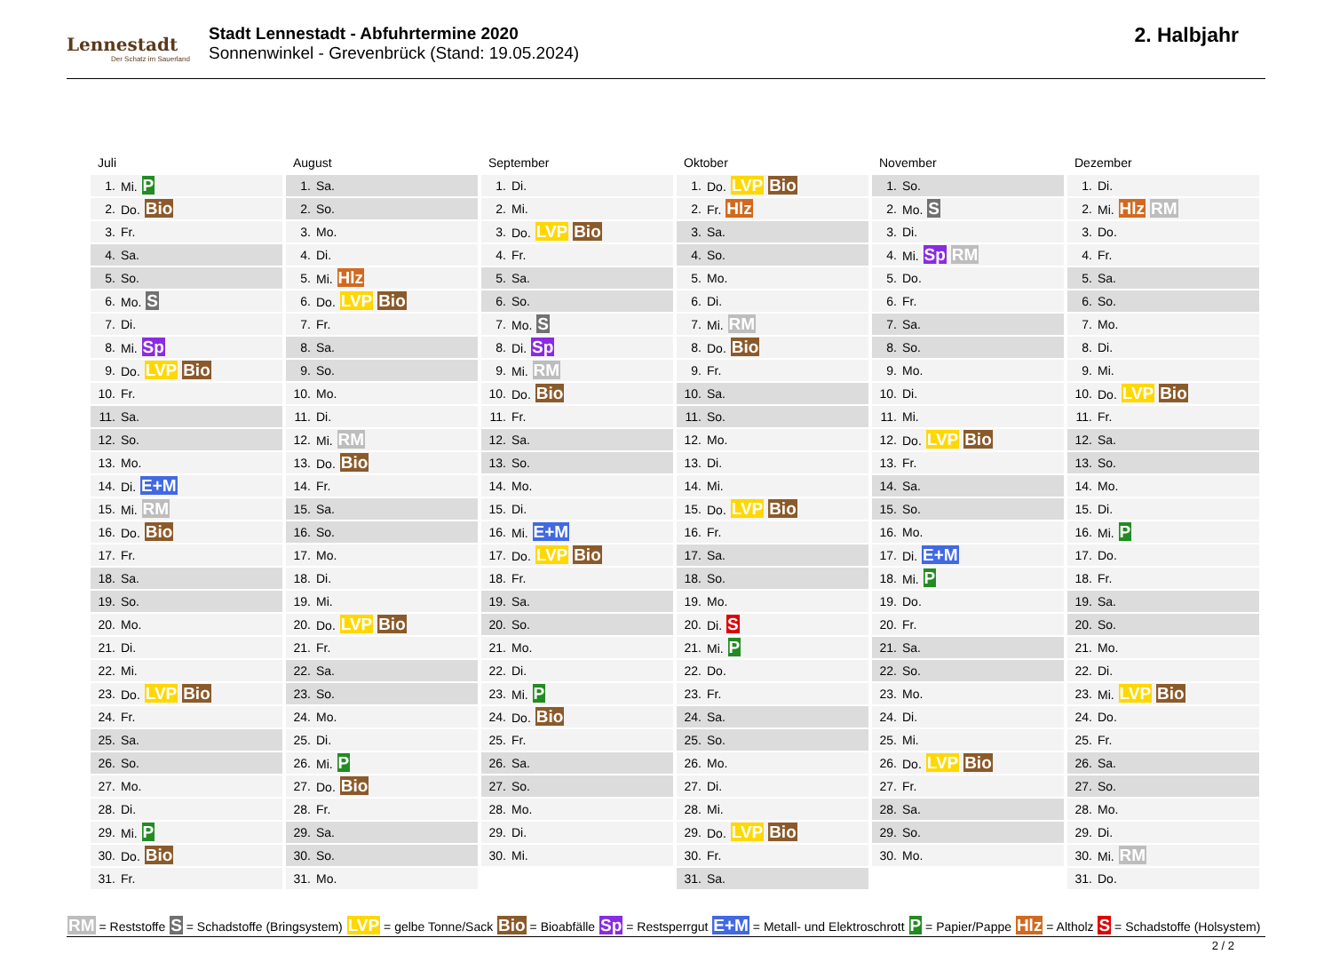Lennestadt
Der Schatz im Sauerland
Stadt Lennestadt - Abfuhrtermine 2020
Sonnenwinkel - Grevenbrück (Stand: 19.05.2024)
2. Halbjahr
Juli
| 1. | Mi. P |
| 2. | Do. Bio |
| 3. | Fr. |
| 4. | Sa. |
| 5. | So. |
| 6. | Mo. S |
| 7. | Di. |
| 8. | Mi. Sp |
| 9. | Do. LVP Bio |
| 10. | Fr. |
| 11. | Sa. |
| 12. | So. |
| 13. | Mo. |
| 14. | Di. E+M |
| 15. | Mi. RM |
| 16. | Do. Bio |
| 17. | Fr. |
| 18. | Sa. |
| 19. | So. |
| 20. | Mo. |
| 21. | Di. |
| 22. | Mi. |
| 23. | Do. LVP Bio |
| 24. | Fr. |
| 25. | Sa. |
| 26. | So. |
| 27. | Mo. |
| 28. | Di. |
| 29. | Mi. P |
| 30. | Do. Bio |
| 31. | Fr. |
August
| 1. | Sa. |
| 2. | So. |
| 3. | Mo. |
| 4. | Di. |
| 5. | Mi. Hlz |
| 6. | Do. LVP Bio |
| 7. | Fr. |
| 8. | Sa. |
| 9. | So. |
| 10. | Mo. |
| 11. | Di. |
| 12. | Mi. RM |
| 13. | Do. Bio |
| 14. | Fr. |
| 15. | Sa. |
| 16. | So. |
| 17. | Mo. |
| 18. | Di. |
| 19. | Mi. |
| 20. | Do. LVP Bio |
| 21. | Fr. |
| 22. | Sa. |
| 23. | So. |
| 24. | Mo. |
| 25. | Di. |
| 26. | Mi. P |
| 27. | Do. Bio |
| 28. | Fr. |
| 29. | Sa. |
| 30. | So. |
| 31. | Mo. |
September
| 1. | Di. |
| 2. | Mi. |
| 3. | Do. LVP Bio |
| 4. | Fr. |
| 5. | Sa. |
| 6. | So. |
| 7. | Mo. S |
| 8. | Di. Sp |
| 9. | Mi. RM |
| 10. | Do. Bio |
| 11. | Fr. |
| 12. | Sa. |
| 13. | So. |
| 14. | Mo. |
| 15. | Di. |
| 16. | Mi. E+M |
| 17. | Do. LVP Bio |
| 18. | Fr. |
| 19. | Sa. |
| 20. | So. |
| 21. | Mo. |
| 22. | Di. |
| 23. | Mi. P |
| 24. | Do. Bio |
| 25. | Fr. |
| 26. | Sa. |
| 27. | So. |
| 28. | Mo. |
| 29. | Di. |
| 30. | Mi. |
Oktober
| 1. | Do. LVP Bio |
| 2. | Fr. Hlz |
| 3. | Sa. |
| 4. | So. |
| 5. | Mo. |
| 6. | Di. |
| 7. | Mi. RM |
| 8. | Do. Bio |
| 9. | Fr. |
| 10. | Sa. |
| 11. | So. |
| 12. | Mo. |
| 13. | Di. |
| 14. | Mi. |
| 15. | Do. LVP Bio |
| 16. | Fr. |
| 17. | Sa. |
| 18. | So. |
| 19. | Mo. |
| 20. | Di. S |
| 21. | Mi. P |
| 22. | Do. |
| 23. | Fr. |
| 24. | Sa. |
| 25. | So. |
| 26. | Mo. |
| 27. | Di. |
| 28. | Mi. |
| 29. | Do. LVP Bio |
| 30. | Fr. |
| 31. | Sa. |
November
| 1. | So. |
| 2. | Mo. S |
| 3. | Di. |
| 4. | Mi. Sp RM |
| 5. | Do. |
| 6. | Fr. |
| 7. | Sa. |
| 8. | So. |
| 9. | Mo. |
| 10. | Di. |
| 11. | Mi. |
| 12. | Do. LVP Bio |
| 13. | Fr. |
| 14. | Sa. |
| 15. | So. |
| 16. | Mo. |
| 17. | Di. E+M |
| 18. | Mi. P |
| 19. | Do. |
| 20. | Fr. |
| 21. | Sa. |
| 22. | So. |
| 23. | Mo. |
| 24. | Di. |
| 25. | Mi. |
| 26. | Do. LVP Bio |
| 27. | Fr. |
| 28. | Sa. |
| 29. | So. |
| 30. | Mo. |
Dezember
| 1. | Di. |
| 2. | Mi. Hlz RM |
| 3. | Do. |
| 4. | Fr. |
| 5. | Sa. |
| 6. | So. |
| 7. | Mo. |
| 8. | Di. |
| 9. | Mi. |
| 10. | Do. LVP Bio |
| 11. | Fr. |
| 12. | Sa. |
| 13. | So. |
| 14. | Mo. |
| 15. | Di. |
| 16. | Mi. P |
| 17. | Do. |
| 18. | Fr. |
| 19. | Sa. |
| 20. | So. |
| 21. | Mo. |
| 22. | Di. |
| 23. | Mi. LVP Bio |
| 24. | Do. |
| 25. | Fr. |
| 26. | Sa. |
| 27. | So. |
| 28. | Mo. |
| 29. | Di. |
| 30. | Mi. RM |
| 31. | Do. |
RM = Reststoffe S = Schadstoffe (Bringsystem) LVP = gelbe Tonne/Sack Bio = Bioabfälle Sp = Restsperrgut E+M = Metall- und Elektroschrott P = Papier/Pappe Hlz = Altholz S = Schadstoffe (Holsystem)
2 / 2